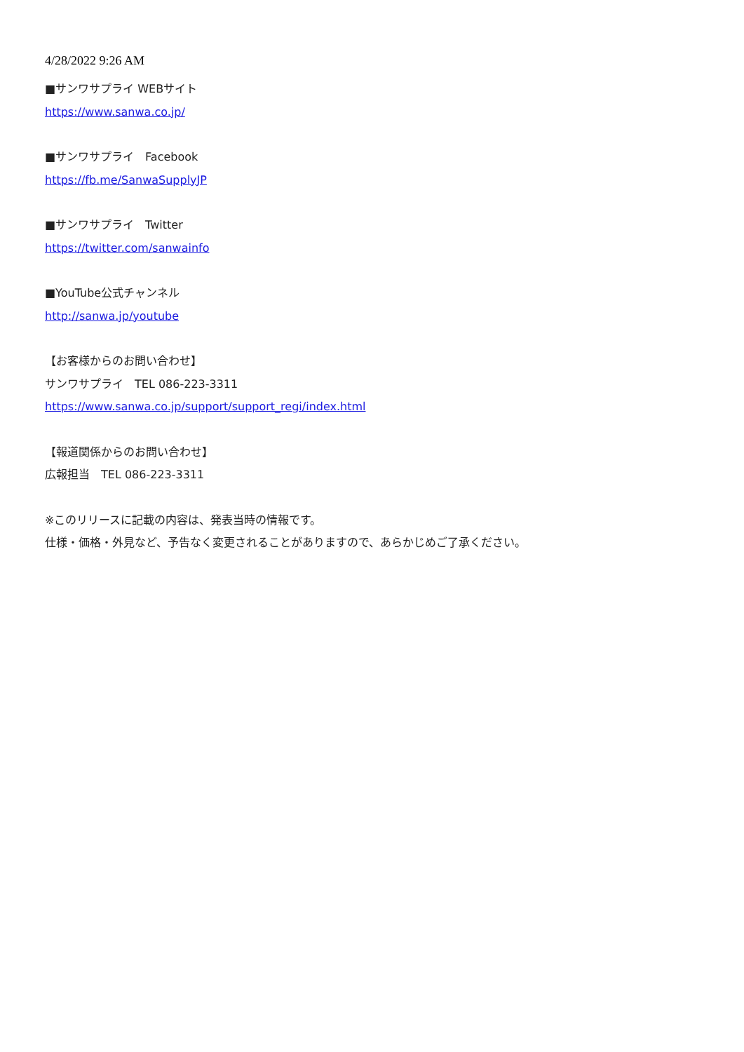4/28/2022 9:26 AM
■サンワサプライ WEBサイト
https://www.sanwa.co.jp/
■サンワサプライ　Facebook
https://fb.me/SanwaSupplyJP
■サンワサプライ　Twitter
https://twitter.com/sanwainfo
■YouTube公式チャンネル
http://sanwa.jp/youtube
【お客様からのお問い合わせ】
サンワサプライ　TEL 086-223-3311
https://www.sanwa.co.jp/support/support_regi/index.html
【報道関係からのお問い合わせ】
広報担当　TEL 086-223-3311
※このリリースに記載の内容は、発表当時の情報です。
仕様・価格・外見など、予告なく変更されることがありますので、あらかじめご了承ください。